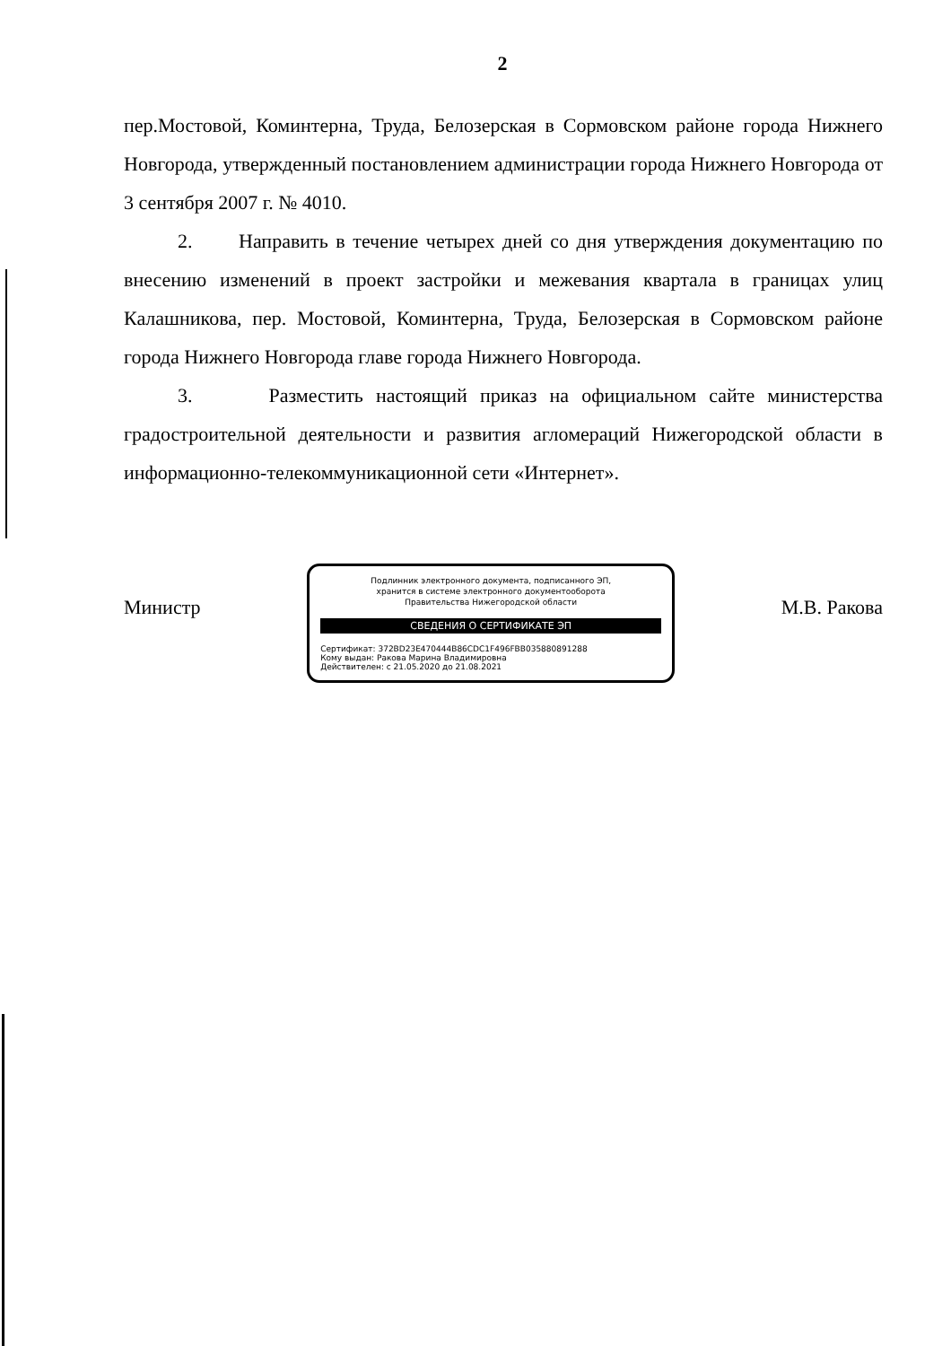2
пер.Мостовой, Коминтерна, Труда, Белозерская в Сормовском районе города Нижнего Новгорода, утвержденный постановлением администрации города Нижнего Новгорода от 3 сентября 2007 г. № 4010.
2. Направить в течение четырех дней со дня утверждения документацию по внесению изменений в проект застройки и межевания квартала в границах улиц Калашникова, пер. Мостовой, Коминтерна, Труда, Белозерская в Сормовском районе города Нижнего Новгорода главе города Нижнего Новгорода.
3. Разместить настоящий приказ на официальном сайте министерства градостроительной деятельности и развития агломераций Нижегородской области в информационно-телекоммуникационной сети «Интернет».
Министр
Подлинник электронного документа, подписанного ЭП,
хранится в системе электронного документооборота
Правительства Нижегородской области
СВЕДЕНИЯ О СЕРТИФИКАТЕ ЭП
Сертификат: 372BD23E470444B86CDC1F496FBB035880891288
Кому выдан: Ракова Марина Владимировна
Действителен: с 21.05.2020 до 21.08.2021
М.В. Ракова